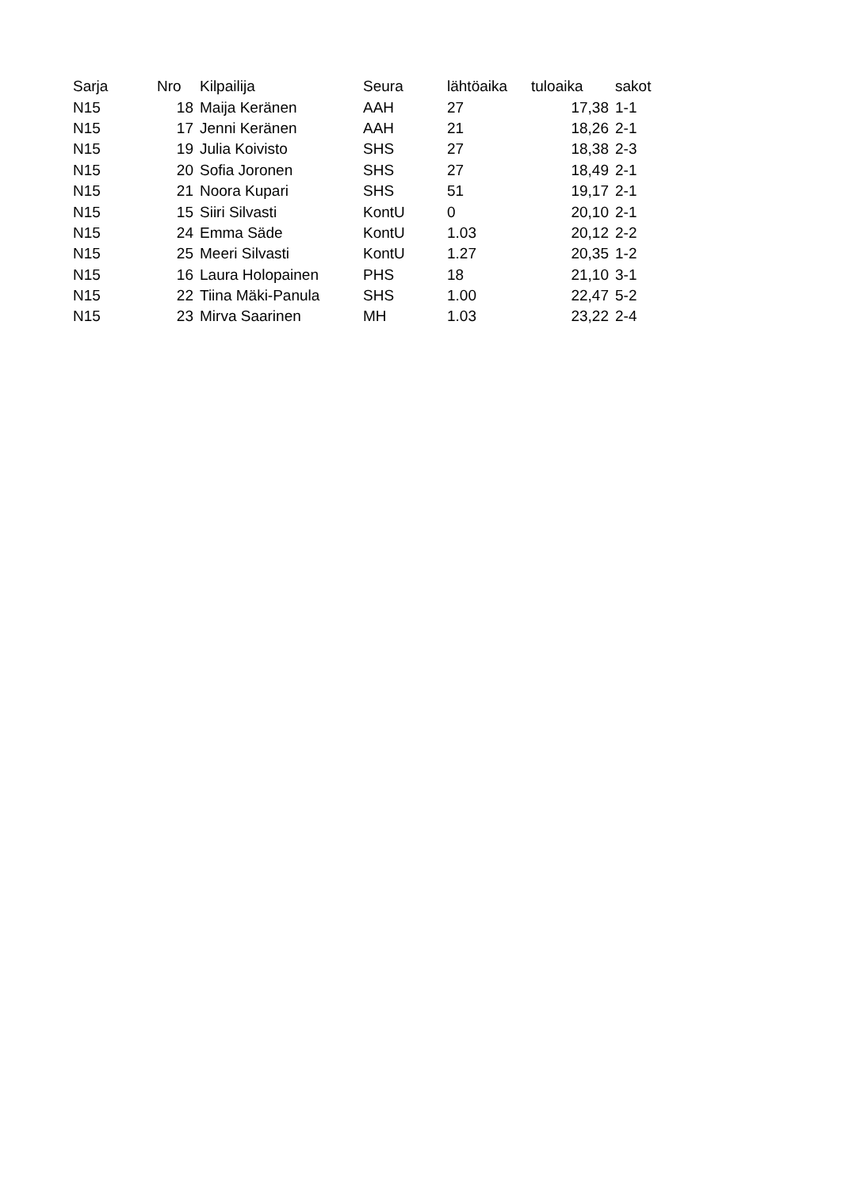| Sarja | Nro | Kilpailija | Seura | lähtöaika | tuloaika | sakot |
| --- | --- | --- | --- | --- | --- | --- |
| N15 | 18 | Maija Keränen | AAH | 27 | 17,38 | 1-1 |
| N15 | 17 | Jenni Keränen | AAH | 21 | 18,26 | 2-1 |
| N15 | 19 | Julia Koivisto | SHS | 27 | 18,38 | 2-3 |
| N15 | 20 | Sofia Joronen | SHS | 27 | 18,49 | 2-1 |
| N15 | 21 | Noora Kupari | SHS | 51 | 19,17 | 2-1 |
| N15 | 15 | Siiri Silvasti | KontU | 0 | 20,10 | 2-1 |
| N15 | 24 | Emma Säde | KontU | 1.03 | 20,12 | 2-2 |
| N15 | 25 | Meeri Silvasti | KontU | 1.27 | 20,35 | 1-2 |
| N15 | 16 | Laura Holopainen | PHS | 18 | 21,10 | 3-1 |
| N15 | 22 | Tiina Mäki-Panula | SHS | 1.00 | 22,47 | 5-2 |
| N15 | 23 | Mirva Saarinen | MH | 1.03 | 23,22 | 2-4 |